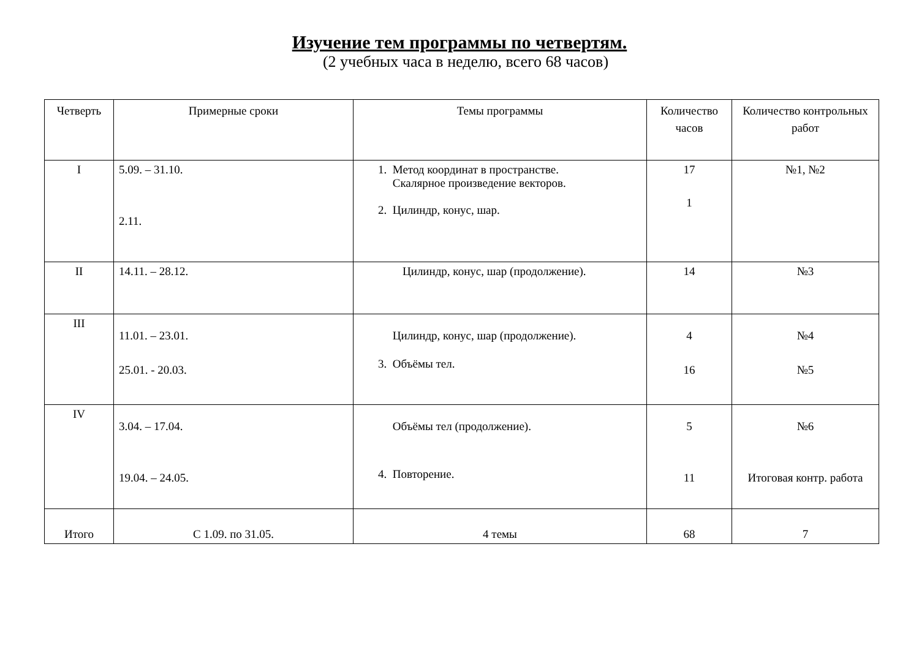Изучение тем программы по четвертям.
(2 учебных часа в неделю, всего 68 часов)
| Четверть | Примерные сроки | Темы программы | Количество часов | Количество контрольных работ |
| --- | --- | --- | --- | --- |
| I | 5.09. – 31.10. 2.11. | 1. Метод координат в пространстве. Скалярное произведение векторов. 2. Цилиндр, конус, шар. | 17 1 | №1, №2 |
| II | 14.11. – 28.12. | Цилиндр, конус, шар (продолжение). | 14 | №3 |
| III | 11.01. – 23.01. 25.01. - 20.03. | Цилиндр, конус, шар (продолжение). 3. Объёмы тел. | 4 16 | №4 №5 |
| IV | 3.04. – 17.04. 19.04. – 24.05. | Объёмы тел (продолжение). 4. Повторение. | 5 11 | №6 Итоговая контр. работа |
| Итого | С 1.09. по 31.05. | 4 темы | 68 | 7 |